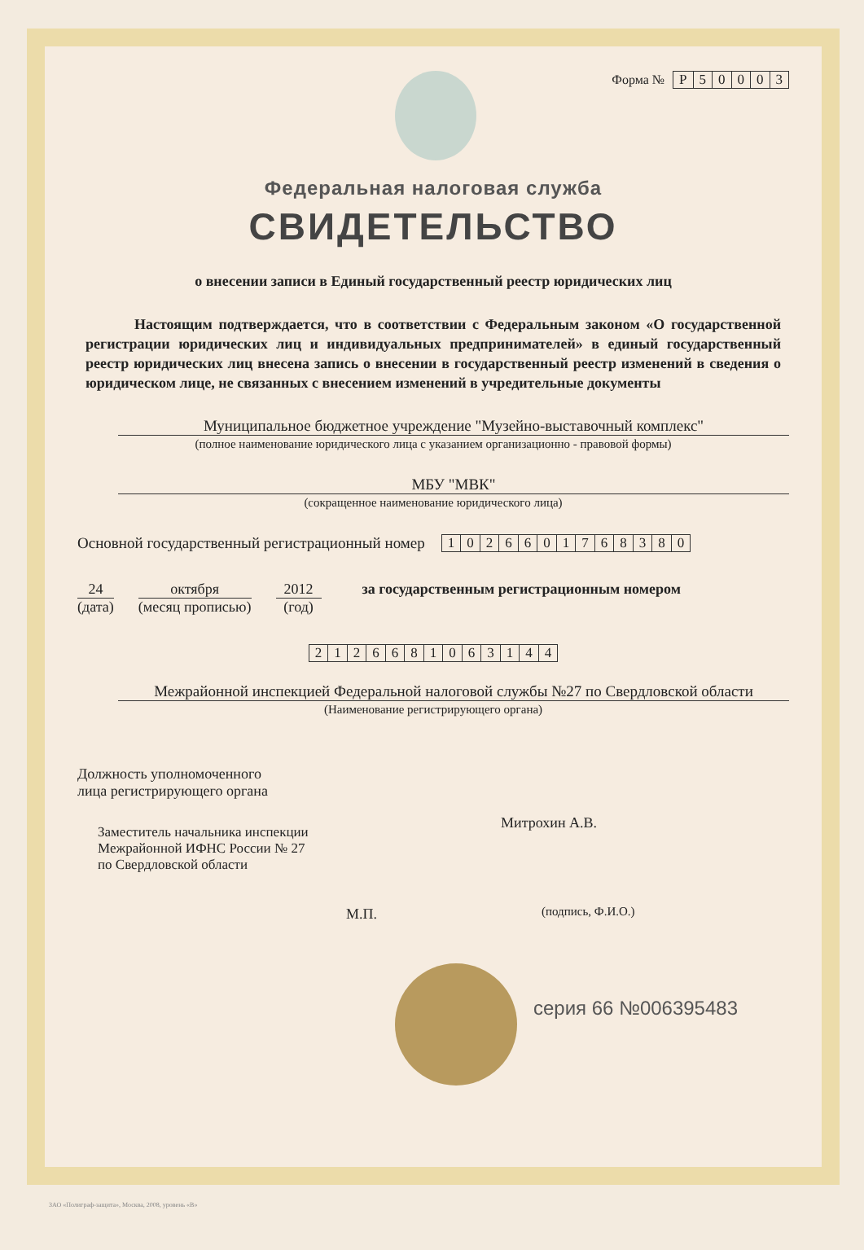Форма № Р 50003
Федеральная налоговая служба
СВИДЕТЕЛЬСТВО
о внесении записи в Единый государственный реестр юридических лиц
Настоящим подтверждается, что в соответствии с Федеральным законом «О государственной регистрации юридических лиц и индивидуальных предпринимателей» в единый государственный реестр юридических лиц внесена запись о внесении в государственный реестр изменений в сведения о юридическом лице, не связанных с внесением изменений в учредительные документы
Муниципальное бюджетное учреждение "Музейно-выставочный комплекс"
(полное наименование юридического лица с указанием организационно - правовой формы)
МБУ "МВК"
(сокращенное наименование юридического лица)
Основной государственный регистрационный номер 1026601768380
24
(дата)
октября
(месяц прописью)
2012
(год)
за государственным регистрационным номером
2126681063144
Межрайонной инспекцией Федеральной налоговой службы №27 по Свердловской области
(Наименование регистрирующего органа)
Должность уполномоченного
лица регистрирующего органа
Заместитель начальника инспекции
Межрайонной ИФНС России № 27
по Свердловской области
М.П.
Митрохин А.В.
(подпись, Ф.И.О.)
серия 66 №006395483
ЗАО «Полиграф-защита», Москва, 2008, уровень «В»